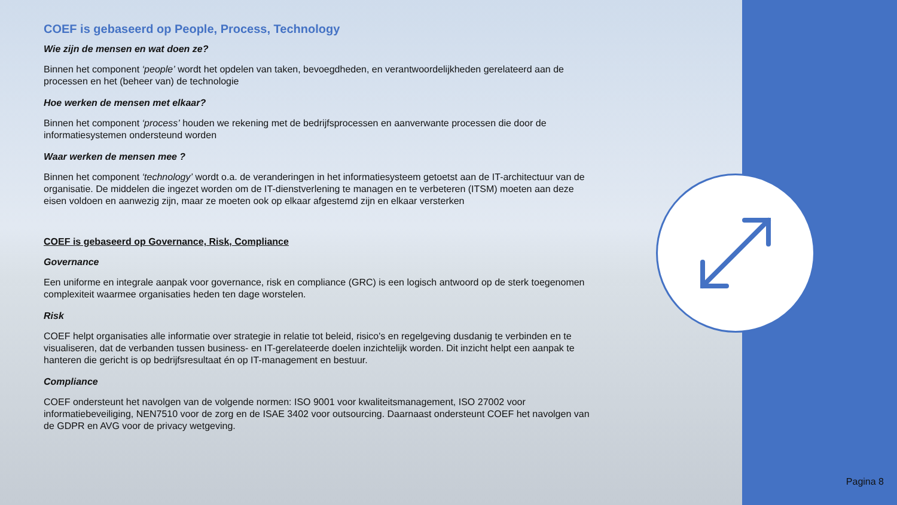COEF is gebaseerd op People, Process, Technology
Wie zijn de mensen en wat doen ze?
Binnen het component ‘people’ wordt het opdelen van taken, bevoegdheden, en verantwoordelijkheden gerelateerd aan de processen en het (beheer van) de technologie
Hoe werken de mensen met elkaar?
Binnen het component ‘process’ houden we rekening met de bedrijfsprocessen en aanverwante processen die door de informatiesystemen ondersteund worden
Waar werken de mensen mee ?
Binnen het component ‘technology’ wordt o.a. de veranderingen in het informatiesysteem getoetst aan de IT-architectuur van de organisatie. De middelen die ingezet worden om de IT-dienstverlening te managen en te verbeteren (ITSM) moeten aan deze eisen voldoen en aanwezig zijn, maar ze moeten ook op elkaar afgestemd zijn en elkaar versterken
COEF is gebaseerd op Governance, Risk, Compliance
Governance
Een uniforme en integrale aanpak voor governance, risk en compliance (GRC) is een logisch antwoord op de sterk toegenomen complexiteit waarmee organisaties heden ten dage worstelen.
Risk
COEF helpt organisaties alle informatie over strategie in relatie tot beleid, risico's en regelgeving dusdanig te verbinden en te visualiseren, dat de verbanden tussen business- en IT-gerelateerde doelen inzichtelijk worden. Dit inzicht helpt een aanpak te hanteren die gericht is op bedrijfsresultaat én op IT-management en bestuur.
Compliance
COEF ondersteunt het navolgen van de volgende normen: ISO 9001 voor kwaliteitsmanagement, ISO 27002 voor informatiebeveiliging, NEN7510 voor de zorg en de ISAE 3402 voor outsourcing. Daarnaast ondersteunt COEF het navolgen van de GDPR en AVG voor de privacy wetgeving.
Pagina 8